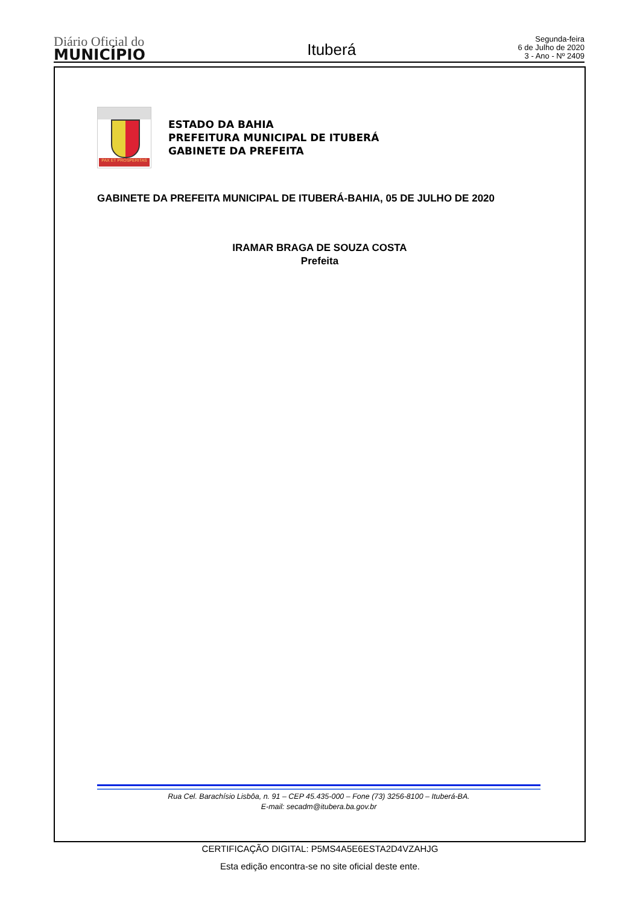Diário Oficial do
MUNICÍPIO
Ituberá
Segunda-feira
6 de Julho de 2020
3 - Ano - Nº 2409
PAX ET PROSPERITAS
ESTADO DA BAHIA
PREFEITURA MUNICIPAL DE ITUBERÁ
GABINETE DA PREFEITA
GABINETE DA PREFEITA MUNICIPAL DE ITUBERÁ-BAHIA, 05 DE JULHO DE 2020
IRAMAR BRAGA DE SOUZA COSTA
Prefeita
Rua Cel. Barachísio Lisbôa, n. 91 – CEP 45.435-000 – Fone (73) 3256-8100 – Ituberá-BA.
E-mail: secadm@itubera.ba.gov.br
CERTIFICAÇÃO DIGITAL: P5MS4A5E6ESTA2D4VZAHJG
Esta edição encontra-se no site oficial deste ente.